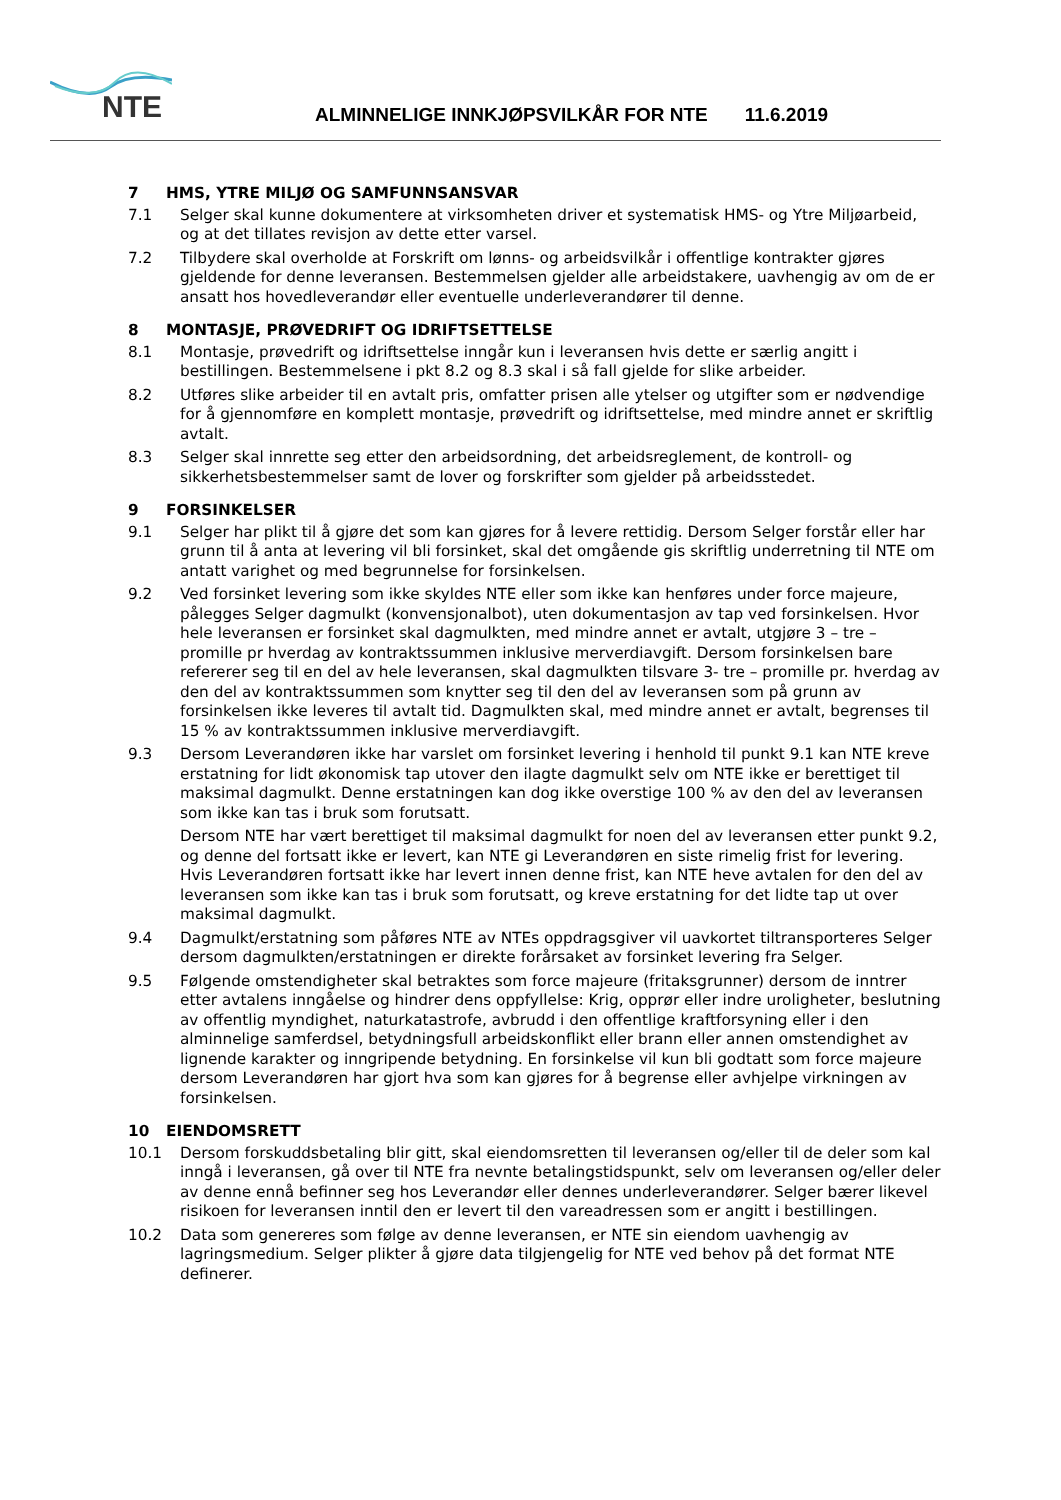NTE
ALMINNELIGE INNKJØPSVILKÅR FOR NTE 11.6.2019
7 HMS, YTRE MILJØ OG SAMFUNNSANSVAR
7.1 Selger skal kunne dokumentere at virksomheten driver et systematisk HMS- og Ytre Miljøarbeid, og at det tillates revisjon av dette etter varsel.
7.2 Tilbydere skal overholde at Forskrift om lønns- og arbeidsvilkår i offentlige kontrakter gjøres gjeldende for denne leveransen. Bestemmelsen gjelder alle arbeidstakere, uavhengig av om de er ansatt hos hovedleverandør eller eventuelle underleverandører til denne.
8 MONTASJE, PRØVEDRIFT OG IDRIFTSETTELSE
8.1 Montasje, prøvedrift og idriftsettelse inngår kun i leveransen hvis dette er særlig angitt i bestillingen. Bestemmelsene i pkt 8.2 og 8.3 skal i så fall gjelde for slike arbeider.
8.2 Utføres slike arbeider til en avtalt pris, omfatter prisen alle ytelser og utgifter som er nødvendige for å gjennomføre en komplett montasje, prøvedrift og idriftsettelse, med mindre annet er skriftlig avtalt.
8.3 Selger skal innrette seg etter den arbeidsordning, det arbeidsreglement, de kontroll- og sikkerhetsbestemmelser samt de lover og forskrifter som gjelder på arbeidsstedet.
9 FORSINKELSER
9.1 Selger har plikt til å gjøre det som kan gjøres for å levere rettidig. Dersom Selger forstår eller har grunn til å anta at levering vil bli forsinket, skal det omgående gis skriftlig underretning til NTE om antatt varighet og med begrunnelse for forsinkelsen.
9.2 Ved forsinket levering som ikke skyldes NTE eller som ikke kan henføres under force majeure, pålegges Selger dagmulkt (konvensjonalbot), uten dokumentasjon av tap ved forsinkelsen. Hvor hele leveransen er forsinket skal dagmulkten, med mindre annet er avtalt, utgjøre 3 – tre – promille pr hverdag av kontraktssummen inklusive merverdiavgift. Dersom forsinkelsen bare refererer seg til en del av hele leveransen, skal dagmulkten tilsvare 3- tre – promille pr. hverdag av den del av kontraktssummen som knytter seg til den del av leveransen som på grunn av forsinkelsen ikke leveres til avtalt tid. Dagmulkten skal, med mindre annet er avtalt, begrenses til 15 % av kontraktssummen inklusive merverdiavgift.
9.3 Dersom Leverandøren ikke har varslet om forsinket levering i henhold til punkt 9.1 kan NTE kreve erstatning for lidt økonomisk tap utover den ilagte dagmulkt selv om NTE ikke er berettiget til maksimal dagmulkt. Denne erstatningen kan dog ikke overstige 100 % av den del av leveransen som ikke kan tas i bruk som forutsatt.
Dersom NTE har vært berettiget til maksimal dagmulkt for noen del av leveransen etter punkt 9.2, og denne del fortsatt ikke er levert, kan NTE gi Leverandøren en siste rimelig frist for levering. Hvis Leverandøren fortsatt ikke har levert innen denne frist, kan NTE heve avtalen for den del av leveransen som ikke kan tas i bruk som forutsatt, og kreve erstatning for det lidte tap ut over maksimal dagmulkt.
9.4 Dagmulkt/erstatning som påføres NTE av NTEs oppdragsgiver vil uavkortet tiltransporteres Selger dersom dagmulkten/erstatningen er direkte forårsaket av forsinket levering fra Selger.
9.5 Følgende omstendigheter skal betraktes som force majeure (fritaksgrunner) dersom de inntrer etter avtalens inngåelse og hindrer dens oppfyllelse: Krig, opprør eller indre uroligheter, beslutning av offentlig myndighet, naturkatastrofe, avbrudd i den offentlige kraftforsyning eller i den alminnelige samferdsel, betydningsfull arbeidskonflikt eller brann eller annen omstendighet av lignende karakter og inngripende betydning. En forsinkelse vil kun bli godtatt som force majeure dersom Leverandøren har gjort hva som kan gjøres for å begrense eller avhjelpe virkningen av forsinkelsen.
10 EIENDOMSRETT
10.1 Dersom forskuddsbetaling blir gitt, skal eiendomsretten til leveransen og/eller til de deler som kal inngå i leveransen, gå over til NTE fra nevnte betalingstidspunkt, selv om leveransen og/eller deler av denne ennå befinner seg hos Leverandør eller dennes underleverandører. Selger bærer likevel risikoen for leveransen inntil den er levert til den vareadressen som er angitt i bestillingen.
10.2 Data som genereres som følge av denne leveransen, er NTE sin eiendom uavhengig av lagringsmedium. Selger plikter å gjøre data tilgjengelig for NTE ved behov på det format NTE definerer.